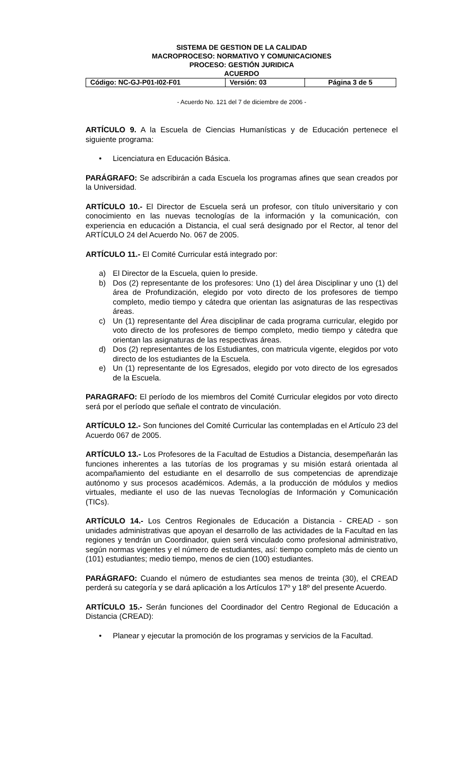SISTEMA DE GESTION DE LA CALIDAD
MACROPROCESO: NORMATIVO Y COMUNICACIONES
PROCESO: GESTIÓN JURIDICA
ACUERDO
| Código: NC-GJ-P01-I02-F01 | Versión: 03 | Página 3 de 5 |
- Acuerdo No. 121 del 7 de diciembre de 2006 -
ARTÍCULO 9. A la Escuela de Ciencias Humanísticas y de Educación pertenece el siguiente programa:
• Licenciatura en Educación Básica.
PARÁGRAFO: Se adscribirán a cada Escuela los programas afines que sean creados por la Universidad.
ARTÍCULO 10.- El Director de Escuela será un profesor, con título universitario y con conocimiento en las nuevas tecnologías de la información y la comunicación, con experiencia en educación a Distancia, el cual será designado por el Rector, al tenor del ARTÍCULO 24 del Acuerdo No. 067 de 2005.
ARTÍCULO 11.- El Comité Curricular está integrado por:
a) El Director de la Escuela, quien lo preside.
b) Dos (2) representante de los profesores: Uno (1) del área Disciplinar y uno (1) del área de Profundización, elegido por voto directo de los profesores de tiempo completo, medio tiempo y cátedra que orientan las asignaturas de las respectivas áreas.
c) Un (1) representante del Área disciplinar de cada programa curricular, elegido por voto directo de los profesores de tiempo completo, medio tiempo y cátedra que orientan las asignaturas de las respectivas áreas.
d) Dos (2) representantes de los Estudiantes, con matricula vigente, elegidos por voto directo de los estudiantes de la Escuela.
e) Un (1) representante de los Egresados, elegido por voto directo de los egresados de la Escuela.
PARAGRAFO: El período de los miembros del Comité Curricular elegidos por voto directo será por el período que señale el contrato de vinculación.
ARTÍCULO 12.- Son funciones del Comité Curricular las contempladas en el Artículo 23 del Acuerdo 067 de 2005.
ARTÍCULO 13.- Los Profesores de la Facultad de Estudios a Distancia, desempeñarán las funciones inherentes a las tutorías de los programas y su misión estará orientada al acompañamiento del estudiante en el desarrollo de sus competencias de aprendizaje autónomo y sus procesos académicos. Además, a la producción de módulos y medios virtuales, mediante el uso de las nuevas Tecnologías de Información y Comunicación (TICs).
ARTÍCULO 14.- Los Centros Regionales de Educación a Distancia - CREAD - son unidades administrativas que apoyan el desarrollo de las actividades de la Facultad en las regiones y tendrán un Coordinador, quien será vinculado como profesional administrativo, según normas vigentes y el número de estudiantes, así: tiempo completo más de ciento un (101) estudiantes; medio tiempo, menos de cien (100) estudiantes.
PARÁGRAFO: Cuando el número de estudiantes sea menos de treinta (30), el CREAD perderá su categoría y se dará aplicación a los Artículos 17º y 18º del presente Acuerdo.
ARTÍCULO 15.- Serán funciones del Coordinador del Centro Regional de Educación a Distancia (CREAD):
• Planear y ejecutar la promoción de los programas y servicios de la Facultad.